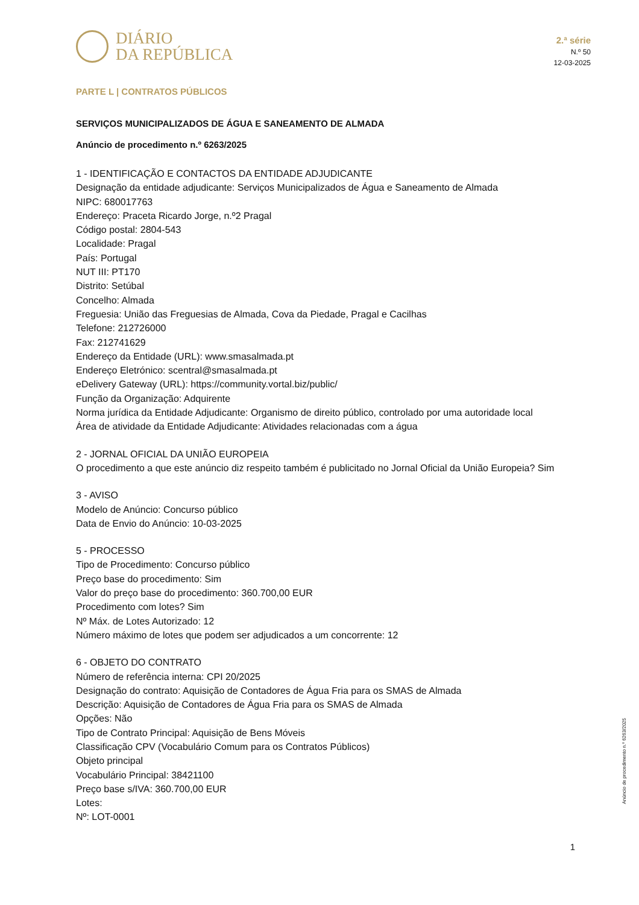DIÁRIO
DA REPÚBLICA
2.ª série
N.º 50
12-03-2025
PARTE L | CONTRATOS PÚBLICOS
SERVIÇOS MUNICIPALIZADOS DE ÁGUA E SANEAMENTO DE ALMADA
Anúncio de procedimento n.º 6263/2025
1 - IDENTIFICAÇÃO E CONTACTOS DA ENTIDADE ADJUDICANTE
Designação da entidade adjudicante: Serviços Municipalizados de Água e Saneamento de Almada
NIPC: 680017763
Endereço: Praceta Ricardo Jorge, n.º2 Pragal
Código postal: 2804-543
Localidade: Pragal
País: Portugal
NUT III: PT170
Distrito: Setúbal
Concelho: Almada
Freguesia: União das Freguesias de Almada, Cova da Piedade, Pragal e Cacilhas
Telefone: 212726000
Fax: 212741629
Endereço da Entidade (URL): www.smasalmada.pt
Endereço Eletrónico: scentral@smasalmada.pt
eDelivery Gateway (URL): https://community.vortal.biz/public/
Função da Organização: Adquirente
Norma jurídica da Entidade Adjudicante: Organismo de direito público, controlado por uma autoridade local
Área de atividade da Entidade Adjudicante: Atividades relacionadas com a água
2 - JORNAL OFICIAL DA UNIÃO EUROPEIA
O procedimento a que este anúncio diz respeito também é publicitado no Jornal Oficial da União Europeia? Sim
3 - AVISO
Modelo de Anúncio: Concurso público
Data de Envio do Anúncio: 10-03-2025
5 - PROCESSO
Tipo de Procedimento: Concurso público
Preço base do procedimento: Sim
Valor do preço base do procedimento: 360.700,00 EUR
Procedimento com lotes? Sim
Nº Máx. de Lotes Autorizado: 12
Número máximo de lotes que podem ser adjudicados a um concorrente: 12
6 - OBJETO DO CONTRATO
Número de referência interna: CPI 20/2025
Designação do contrato: Aquisição de Contadores de Água Fria para os SMAS de Almada
Descrição: Aquisição de Contadores de Água Fria para os SMAS de Almada
Opções: Não
Tipo de Contrato Principal: Aquisição de Bens Móveis
Classificação CPV (Vocabulário Comum para os Contratos Públicos)
Objeto principal
Vocabulário Principal: 38421100
Preço base s/IVA: 360.700,00 EUR
Lotes:
Nº: LOT-0001
Anúncio de procedimento n.º 6263/2025
1